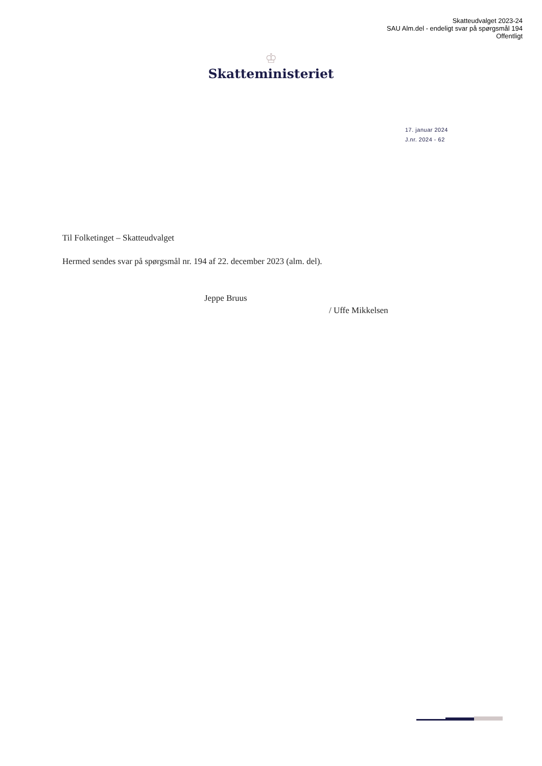Skatteudvalget 2023-24
SAU Alm.del - endeligt svar på spørgsmål 194
Offentligt
♔
Skatteministeriet
17. januar 2024
J.nr. 2024 - 62
Til Folketinget – Skatteudvalget
Hermed sendes svar på spørgsmål nr. 194 af 22. december 2023 (alm. del).
Jeppe Bruus
/ Uffe Mikkelsen